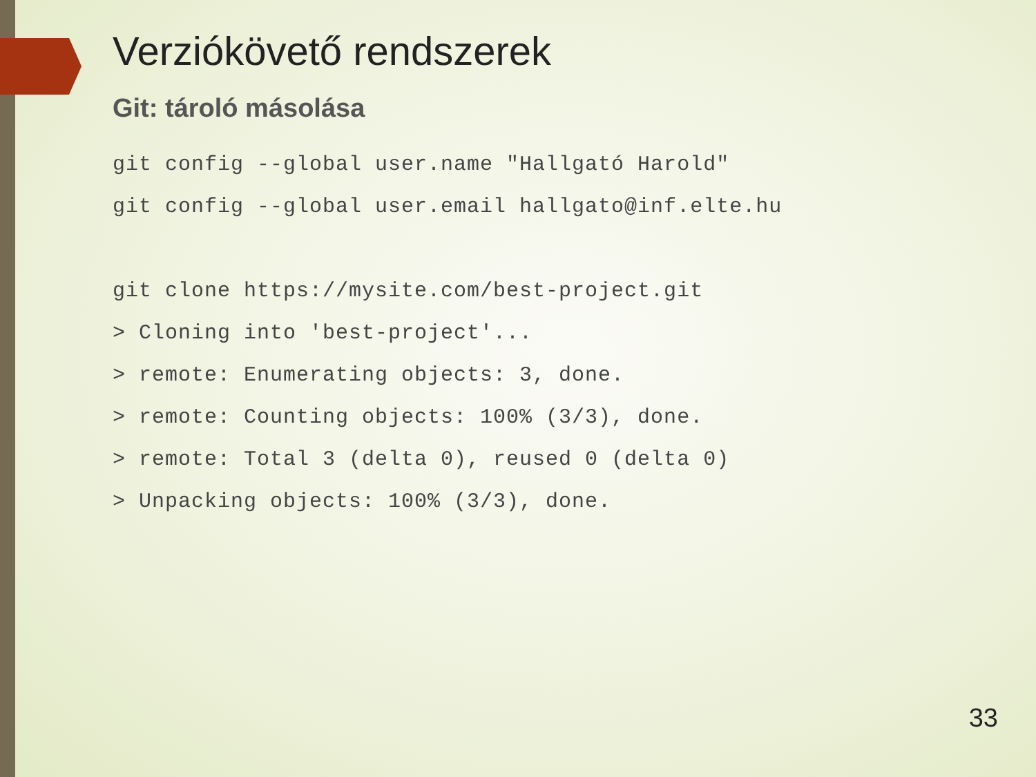Verziókövető rendszerek
Git: tároló másolása
git config --global user.name "Hallgató Harold"
git config --global user.email hallgato@inf.elte.hu

git clone https://mysite.com/best-project.git
> Cloning into 'best-project'...
> remote: Enumerating objects: 3, done.
> remote: Counting objects: 100% (3/3), done.
> remote: Total 3 (delta 0), reused 0 (delta 0)
> Unpacking objects: 100% (3/3), done.
33